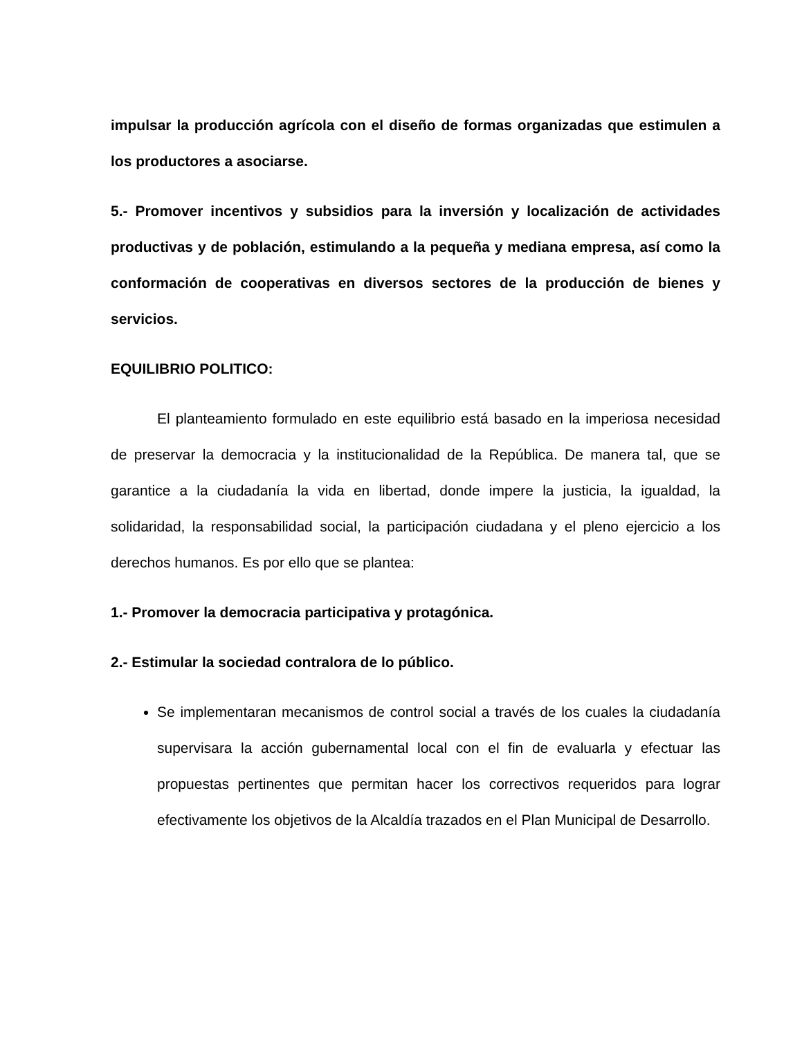impulsar la producción agrícola con el diseño de formas organizadas que estimulen a los productores a asociarse.
5.- Promover incentivos y subsidios para la inversión y localización de actividades productivas y de población, estimulando a la pequeña y mediana empresa, así como la conformación de cooperativas en diversos sectores de la producción de bienes y servicios.
EQUILIBRIO POLITICO:
El planteamiento formulado en este equilibrio está basado en la imperiosa necesidad de preservar la democracia y la institucionalidad de la República. De manera tal, que se garantice a la ciudadanía la vida en libertad, donde impere la justicia, la igualdad, la solidaridad, la responsabilidad social, la participación ciudadana y el pleno ejercicio a los derechos humanos. Es por ello que se plantea:
1.- Promover la democracia participativa y protagónica.
2.- Estimular la sociedad contralora de lo público.
Se implementaran mecanismos de control social a través de los cuales la ciudadanía supervisara la acción gubernamental local con el fin de evaluarla y efectuar las propuestas pertinentes que permitan hacer los correctivos requeridos para lograr efectivamente los objetivos de la Alcaldía trazados en el Plan Municipal de Desarrollo.